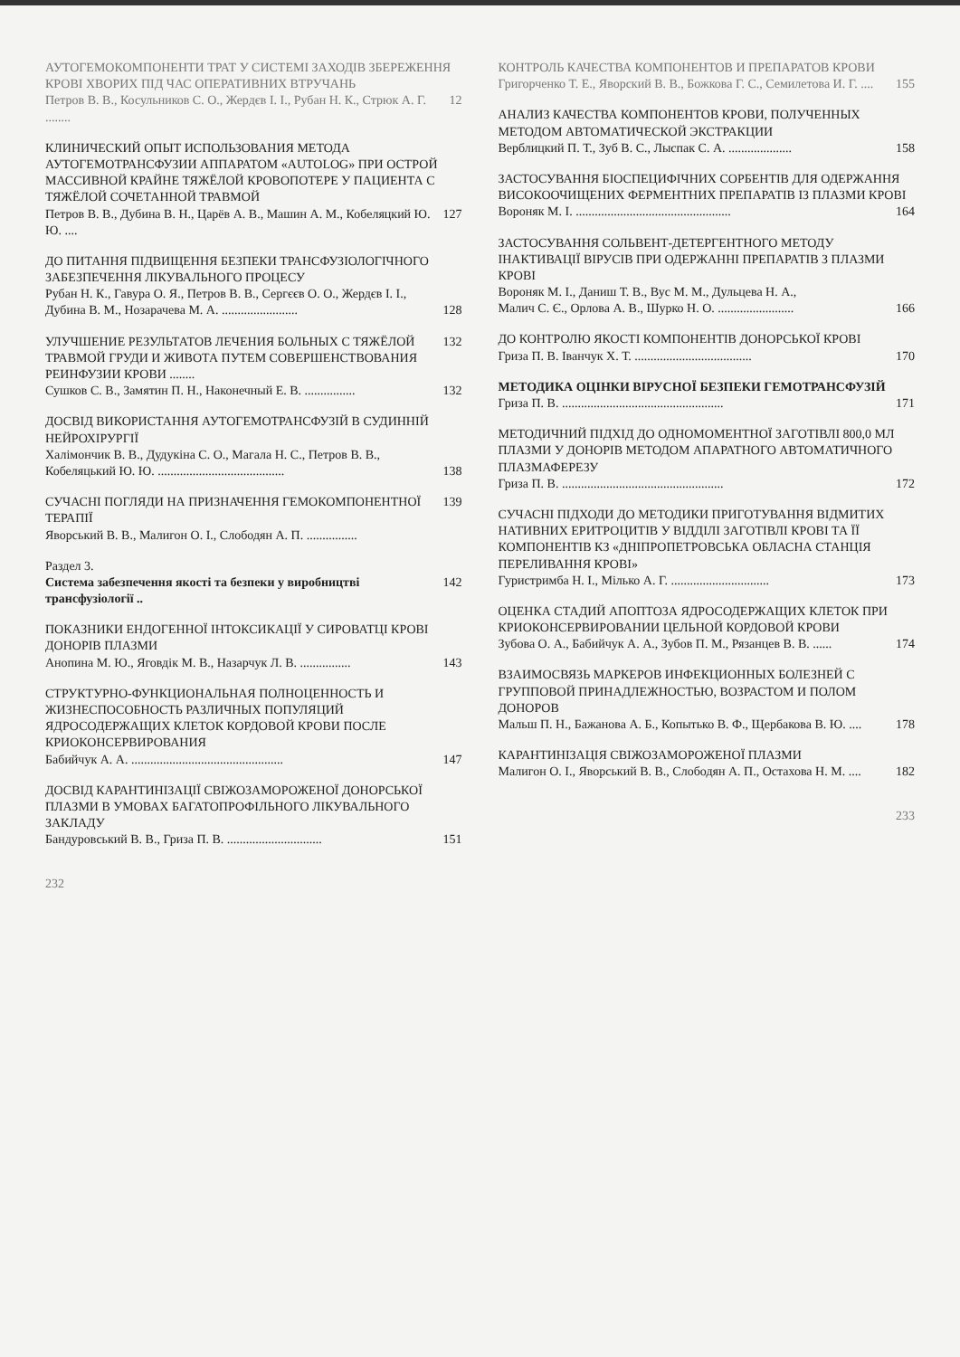АУТОГЕМОКОМПОНЕНТИ ТРАТ У СИСТЕМІ ЗАХОДІВ ЗБЕРЕЖЕННЯ КРОВІ ХВОРИХ ПІД ЧАС ОПЕРАТИВНИХ ВТРУЧАНЬ
Петров В. В., Косульников С. О., Жердєв І. І., Рубан Н. К., Стрюк А. Г. ........ 12
КЛИНИЧЕСКИЙ ОПЫТ ИСПОЛЬЗОВАНИЯ МЕТОДА АУТОГЕМОТРАНСФУЗИИ АППАРАТОМ «AUTOLOG» ПРИ ОСТРОЙ МАССИВНОЙ КРАЙНЕ ТЯЖЁЛОЙ КРОВОПОТЕРЕ У ПАЦИЕНТА С ТЯЖЁЛОЙ СОЧЕТАННОЙ ТРАВМОЙ
Петров В. В., Дубина В. Н., Царёв А. В., Машин А. М., Кобеляцкий Ю. Ю. .... 127
ДО ПИТАННЯ ПІДВИЩЕННЯ БЕЗПЕКИ ТРАНСФУЗІОЛОГІЧНОГО ЗАБЕЗПЕЧЕННЯ ЛІКУВАЛЬНОГО ПРОЦЕСУ
Рубан Н. К., Гавура О. Я., Петров В. В., Сергєєв О. О., Жердєв І. І.,
Дубина В. М., Нозарачева М. А. ........................ 128
УЛУЧШЕНИЕ РЕЗУЛЬТАТОВ ЛЕЧЕНИЯ БОЛЬНЫХ С ТЯЖЁЛОЙ ТРАВМОЙ ГРУДИ И ЖИВОТА ПУТЕМ СОВЕРШЕНСТВОВАНИЯ РЕИНФУЗИИ КРОВИ ........ 132
Сушков С. В., Замятин П. Н., Наконечный Е. В. ................ 132
ДОСВІД ВИКОРИСТАННЯ АУТОГЕМОТРАНСФУЗІЙ В СУДИННІЙ НЕЙРОХІРУРГІЇ
Халімончик В. В., Дудукіна С. О., Магала Н. С., Петров В. В.,
Кобеляцький Ю. Ю. ........................................ 138
СУЧАСНІ ПОГЛЯДИ НА ПРИЗНАЧЕННЯ ГЕМОКОМПОНЕНТНОЇ ТЕРАПІЇ 139
Яворський В. В., Малигон О. І., Слободян А. П. ................
Раздел 3.
Система забезпечення якості та безпеки у виробництві трансфузіології .. 142
ПОКАЗНИКИ ЕНДОГЕННОЇ ІНТОКСИКАЦІЇ У СИРОВАТЦІ КРОВІ ДОНОРІВ ПЛАЗМИ
Анопина М. Ю., Яговдік М. В., Назарчук Л. В. ................ 143
СТРУКТУРНО-ФУНКЦИОНАЛЬНАЯ ПОЛНОЦЕННОСТЬ И ЖИЗНЕСПОСОБНОСТЬ РАЗЛИЧНЫХ ПОПУЛЯЦИЙ ЯДРОСОДЕРЖАЩИХ КЛЕТОК КОРДОВОЙ КРОВИ ПОСЛЕ КРИОКОНСЕРВИРОВАНИЯ
Бабийчук А. А. ................................................ 147
ДОСВІД КАРАНТИНІЗАЦІЇ СВІЖОЗАМОРОЖЕНОЇ ДОНОРСЬКОЇ ПЛАЗМИ В УМОВАХ БАГАТОПРОФІЛЬНОГО ЛІКУВАЛЬНОГО ЗАКЛАДУ
Бандуровський В. В., Гриза П. В. .............................. 151
232
КОНТРОЛЬ КАЧЕСТВА КОМПОНЕНТОВ И ПРЕПАРАТОВ КРОВИ
Григорченко Т. Е., Яворский В. В., Божкова Г. С., Семилетова И. Г. .... 155
АНАЛИЗ КАЧЕСТВА КОМПОНЕНТОВ КРОВИ, ПОЛУЧЕННЫХ МЕТОДОМ АВТОМАТИЧЕСКОЙ ЭКСТРАКЦИИ
Верблицкий П. Т., Зуб В. С., Лыспак С. А. .................... 158
ЗАСТОСУВАННЯ БІОСПЕЦИФІЧНИХ СОРБЕНТІВ ДЛЯ ОДЕРЖАННЯ ВИСОКООЧИЩЕНИХ ФЕРМЕНТНИХ ПРЕПАРАТІВ ІЗ ПЛАЗМИ КРОВІ
Вороняк М. І. ................................................. 164
ЗАСТОСУВАННЯ СОЛЬВЕНТ-ДЕТЕРГЕНТНОГО МЕТОДУ ІНАКТИВАЦІЇ ВІРУСІВ ПРИ ОДЕРЖАННІ ПРЕПАРАТІВ З ПЛАЗМИ КРОВІ
Вороняк М. І., Даниш Т. В., Вус М. М., Дульцева Н. А.,
Малич С. Є., Орлова А. В., Шурко Н. О. ........................ 166
ДО КОНТРОЛЮ ЯКОСТІ КОМПОНЕНТІВ ДОНОРСЬКОЇ КРОВІ
Гриза П. В. Іванчук Х. Т. ..................................... 170
МЕТОДИКА ОЦІНКИ ВІРУСНОЇ БЕЗПЕКИ ГЕМОТРАНСФУЗІЙ
Гриза П. В. ................................................... 171
МЕТОДИЧНИЙ ПІДХІД ДО ОДНОМОМЕНТНОЇ ЗАГОТІВЛІ 800,0 МЛ ПЛАЗМИ У ДОНОРІВ МЕТОДОМ АПАРАТНОГО АВТОМАТИЧНОГО ПЛАЗМАФЕРЕЗУ
Гриза П. В. ................................................... 172
СУЧАСНІ ПІДХОДИ ДО МЕТОДИКИ ПРИГОТУВАННЯ ВІДМИТИХ НАТИВНИХ ЕРИТРОЦИТІВ У ВІДДІЛІ ЗАГОТІВЛІ КРОВІ ТА ЇЇ КОМПОНЕНТІВ КЗ «ДНІПРОПЕТРОВСЬКА ОБЛАСНА СТАНЦІЯ ПЕРЕЛИВАННЯ КРОВІ»
Гуристримба Н. І., Мілько А. Г. ............................... 173
ОЦЕНКА СТАДИЙ АПОПТОЗА ЯДРОСОДЕРЖАЩИХ КЛЕТОК ПРИ КРИОКОНСЕРВИРОВАНИИ ЦЕЛЬНОЙ КОРДОВОЙ КРОВИ
Зубова О. А., Бабийчук А. А., Зубов П. М., Рязанцев В. В. ...... 174
ВЗАИМОСВЯЗЬ МАРКЕРОВ ИНФЕКЦИОННЫХ БОЛЕЗНЕЙ С ГРУППОВОЙ ПРИНАДЛЕЖНОСТЬЮ, ВОЗРАСТОМ И ПОЛОМ ДОНОРОВ
Мальш П. Н., Бажанова А. Б., Копытько В. Ф., Щербакова В. Ю. .... 178
КАРАНТИНІЗАЦІЯ СВІЖОЗАМОРОЖЕНОЇ ПЛАЗМИ
Малигон О. І., Яворський В. В., Слободян А. П., Остахова Н. М. .... 182
233